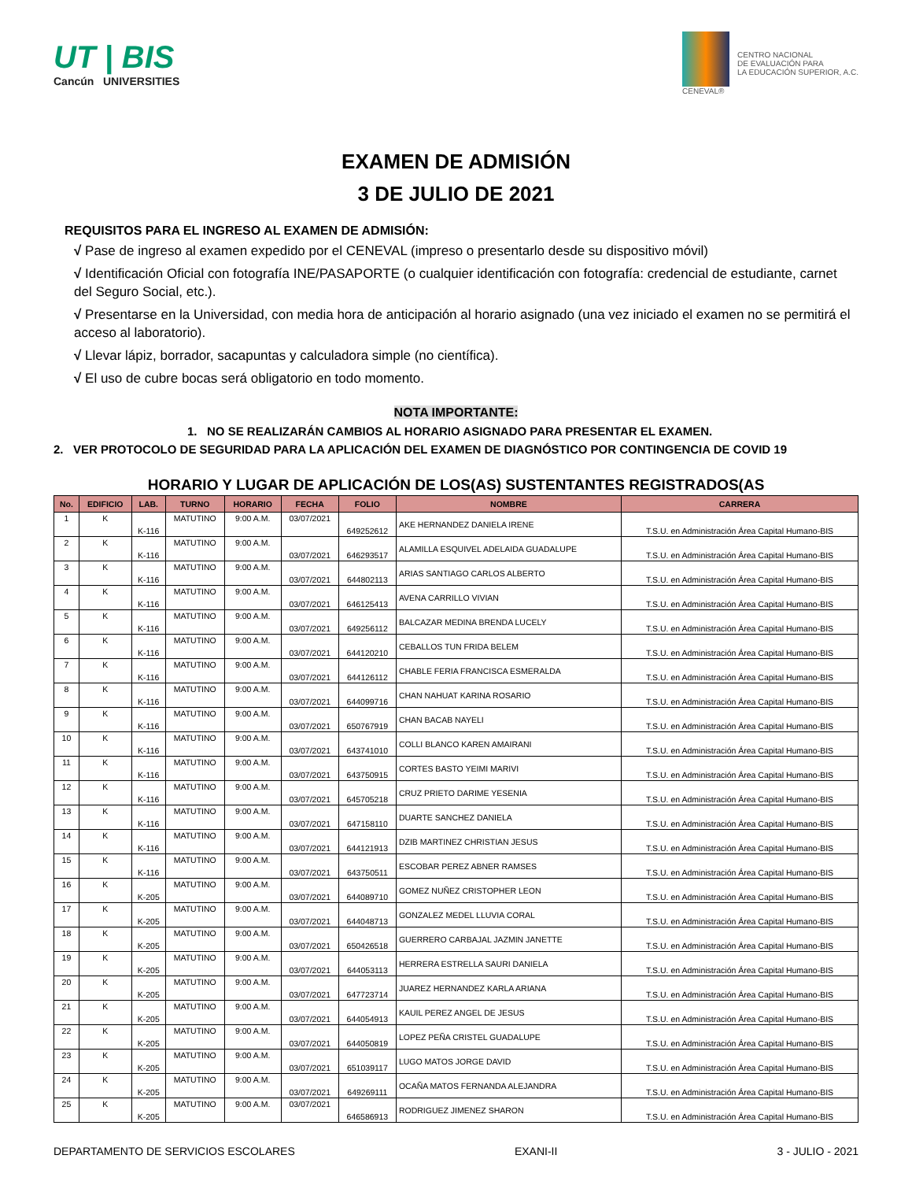UT | BIS
Cancún UNIVERSITIES
CENEVAL®
CENTRO NACIONAL
DE EVALUACIÓN PARA
LA EDUCACIÓN SUPERIOR, A.C.
EXAMEN DE ADMISIÓN
3 DE JULIO DE 2021
REQUISITOS PARA EL INGRESO AL EXAMEN DE ADMISIÓN:
√ Pase de ingreso al examen expedido por el CENEVAL (impreso o presentarlo desde su dispositivo móvil)
√ Identificación Oficial con fotografía INE/PASAPORTE (o cualquier identificación con fotografía: credencial de estudiante, carnet del Seguro Social, etc.).
√ Presentarse en la Universidad, con media hora de anticipación al horario asignado (una vez iniciado el examen no se permitirá el acceso al laboratorio).
√ Llevar lápiz, borrador, sacapuntas y calculadora simple (no científica).
√ El uso de cubre bocas será obligatorio en todo momento.
NOTA IMPORTANTE:
1. NO SE REALIZARÁN CAMBIOS AL HORARIO ASIGNADO PARA PRESENTAR EL EXAMEN.
2. VER PROTOCOLO DE SEGURIDAD PARA LA APLICACIÓN DEL EXAMEN DE DIAGNÓSTICO POR CONTINGENCIA DE COVID 19
HORARIO Y LUGAR DE APLICACIÓN DE LOS(AS) SUSTENTANTES REGISTRADOS(AS
| No. | EDIFICIO | LAB. | TURNO | HORARIO | FECHA | FOLIO | NOMBRE | CARRERA |
| --- | --- | --- | --- | --- | --- | --- | --- | --- |
| 1 | K | K-116 | MATUTINO | 9:00 A.M. | 03/07/2021 | 649252612 | AKE HERNANDEZ DANIELA IRENE | T.S.U. en Administración Área Capital Humano-BIS |
| 2 | K | K-116 | MATUTINO | 9:00 A.M. | 03/07/2021 | 646293517 | ALAMILLA ESQUIVEL ADELAIDA GUADALUPE | T.S.U. en Administración Área Capital Humano-BIS |
| 3 | K | K-116 | MATUTINO | 9:00 A.M. | 03/07/2021 | 644802113 | ARIAS SANTIAGO CARLOS ALBERTO | T.S.U. en Administración Área Capital Humano-BIS |
| 4 | K | K-116 | MATUTINO | 9:00 A.M. | 03/07/2021 | 646125413 | AVENA CARRILLO VIVIAN | T.S.U. en Administración Área Capital Humano-BIS |
| 5 | K | K-116 | MATUTINO | 9:00 A.M. | 03/07/2021 | 649256112 | BALCAZAR MEDINA BRENDA LUCELY | T.S.U. en Administración Área Capital Humano-BIS |
| 6 | K | K-116 | MATUTINO | 9:00 A.M. | 03/07/2021 | 644120210 | CEBALLOS TUN FRIDA BELEM | T.S.U. en Administración Área Capital Humano-BIS |
| 7 | K | K-116 | MATUTINO | 9:00 A.M. | 03/07/2021 | 644126112 | CHABLE FERIA FRANCISCA ESMERALDA | T.S.U. en Administración Área Capital Humano-BIS |
| 8 | K | K-116 | MATUTINO | 9:00 A.M. | 03/07/2021 | 644099716 | CHAN NAHUAT KARINA ROSARIO | T.S.U. en Administración Área Capital Humano-BIS |
| 9 | K | K-116 | MATUTINO | 9:00 A.M. | 03/07/2021 | 650767919 | CHAN BACAB NAYELI | T.S.U. en Administración Área Capital Humano-BIS |
| 10 | K | K-116 | MATUTINO | 9:00 A.M. | 03/07/2021 | 643741010 | COLLI BLANCO KAREN AMAIRANI | T.S.U. en Administración Área Capital Humano-BIS |
| 11 | K | K-116 | MATUTINO | 9:00 A.M. | 03/07/2021 | 643750915 | CORTES BASTO YEIMI MARIVI | T.S.U. en Administración Área Capital Humano-BIS |
| 12 | K | K-116 | MATUTINO | 9:00 A.M. | 03/07/2021 | 645705218 | CRUZ PRIETO DARIME YESENIA | T.S.U. en Administración Área Capital Humano-BIS |
| 13 | K | K-116 | MATUTINO | 9:00 A.M. | 03/07/2021 | 647158110 | DUARTE SANCHEZ DANIELA | T.S.U. en Administración Área Capital Humano-BIS |
| 14 | K | K-116 | MATUTINO | 9:00 A.M. | 03/07/2021 | 644121913 | DZIB MARTINEZ CHRISTIAN JESUS | T.S.U. en Administración Área Capital Humano-BIS |
| 15 | K | K-116 | MATUTINO | 9:00 A.M. | 03/07/2021 | 643750511 | ESCOBAR PEREZ ABNER RAMSES | T.S.U. en Administración Área Capital Humano-BIS |
| 16 | K | K-205 | MATUTINO | 9:00 A.M. | 03/07/2021 | 644089710 | GOMEZ NUÑEZ CRISTOPHER LEON | T.S.U. en Administración Área Capital Humano-BIS |
| 17 | K | K-205 | MATUTINO | 9:00 A.M. | 03/07/2021 | 644048713 | GONZALEZ MEDEL LLUVIA CORAL | T.S.U. en Administración Área Capital Humano-BIS |
| 18 | K | K-205 | MATUTINO | 9:00 A.M. | 03/07/2021 | 650426518 | GUERRERO CARBAJAL JAZMIN JANETTE | T.S.U. en Administración Área Capital Humano-BIS |
| 19 | K | K-205 | MATUTINO | 9:00 A.M. | 03/07/2021 | 644053113 | HERRERA ESTRELLA SAURI DANIELA | T.S.U. en Administración Área Capital Humano-BIS |
| 20 | K | K-205 | MATUTINO | 9:00 A.M. | 03/07/2021 | 647723714 | JUAREZ HERNANDEZ KARLA ARIANA | T.S.U. en Administración Área Capital Humano-BIS |
| 21 | K | K-205 | MATUTINO | 9:00 A.M. | 03/07/2021 | 644054913 | KAUIL PEREZ ANGEL DE JESUS | T.S.U. en Administración Área Capital Humano-BIS |
| 22 | K | K-205 | MATUTINO | 9:00 A.M. | 03/07/2021 | 644050819 | LOPEZ PEÑA CRISTEL GUADALUPE | T.S.U. en Administración Área Capital Humano-BIS |
| 23 | K | K-205 | MATUTINO | 9:00 A.M. | 03/07/2021 | 651039117 | LUGO MATOS JORGE DAVID | T.S.U. en Administración Área Capital Humano-BIS |
| 24 | K | K-205 | MATUTINO | 9:00 A.M. | 03/07/2021 | 649269111 | OCAÑA MATOS FERNANDA ALEJANDRA | T.S.U. en Administración Área Capital Humano-BIS |
| 25 | K | K-205 | MATUTINO | 9:00 A.M. | 03/07/2021 | 646586913 | RODRIGUEZ JIMENEZ SHARON | T.S.U. en Administración Área Capital Humano-BIS |
DEPARTAMENTO DE SERVICIOS ESCOLARES EXANI-II 3 - JULIO - 2021